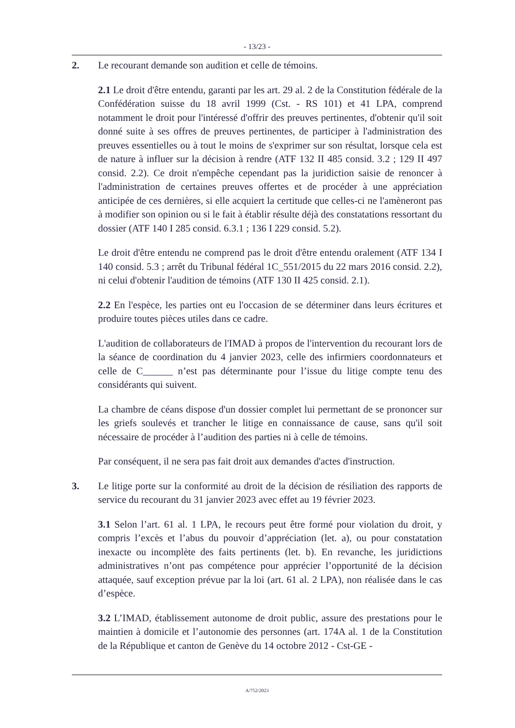- 13/23 -
2. Le recourant demande son audition et celle de témoins.
2.1 Le droit d'être entendu, garanti par les art. 29 al. 2 de la Constitution fédérale de la Confédération suisse du 18 avril 1999 (Cst. - RS 101) et 41 LPA, comprend notamment le droit pour l'intéressé d'offrir des preuves pertinentes, d'obtenir qu'il soit donné suite à ses offres de preuves pertinentes, de participer à l'administration des preuves essentielles ou à tout le moins de s'exprimer sur son résultat, lorsque cela est de nature à influer sur la décision à rendre (ATF 132 II 485 consid. 3.2 ; 129 II 497 consid. 2.2). Ce droit n'empêche cependant pas la juridiction saisie de renoncer à l'administration de certaines preuves offertes et de procéder à une appréciation anticipée de ces dernières, si elle acquiert la certitude que celles-ci ne l'amèneront pas à modifier son opinion ou si le fait à établir résulte déjà des constatations ressortant du dossier (ATF 140 I 285 consid. 6.3.1 ; 136 I 229 consid. 5.2).
Le droit d'être entendu ne comprend pas le droit d'être entendu oralement (ATF 134 I 140 consid. 5.3 ; arrêt du Tribunal fédéral 1C_551/2015 du 22 mars 2016 consid. 2.2), ni celui d'obtenir l'audition de témoins (ATF 130 II 425 consid. 2.1).
2.2 En l'espèce, les parties ont eu l'occasion de se déterminer dans leurs écritures et produire toutes pièces utiles dans ce cadre.
L'audition de collaborateurs de l'IMAD à propos de l'intervention du recourant lors de la séance de coordination du 4 janvier 2023, celle des infirmiers coordonnateurs et celle de C______ n’est pas déterminante pour l’issue du litige compte tenu des considérants qui suivent.
La chambre de céans dispose d'un dossier complet lui permettant de se prononcer sur les griefs soulevés et trancher le litige en connaissance de cause, sans qu'il soit nécessaire de procéder à l’audition des parties ni à celle de témoins.
Par conséquent, il ne sera pas fait droit aux demandes d'actes d'instruction.
3. Le litige porte sur la conformité au droit de la décision de résiliation des rapports de service du recourant du 31 janvier 2023 avec effet au 19 février 2023.
3.1 Selon l’art. 61 al. 1 LPA, le recours peut être formé pour violation du droit, y compris l’excès et l’abus du pouvoir d’appréciation (let. a), ou pour constatation inexacte ou incomplète des faits pertinents (let. b). En revanche, les juridictions administratives n’ont pas compétence pour apprécier l’opportunité de la décision attaquée, sauf exception prévue par la loi (art. 61 al. 2 LPA), non réalisée dans le cas d’espèce.
3.2 L’IMAD, établissement autonome de droit public, assure des prestations pour le maintien à domicile et l’autonomie des personnes (art. 174A al. 1 de la Constitution de la République et canton de Genève du 14 octobre 2012 - Cst-GE -
A/752/2023